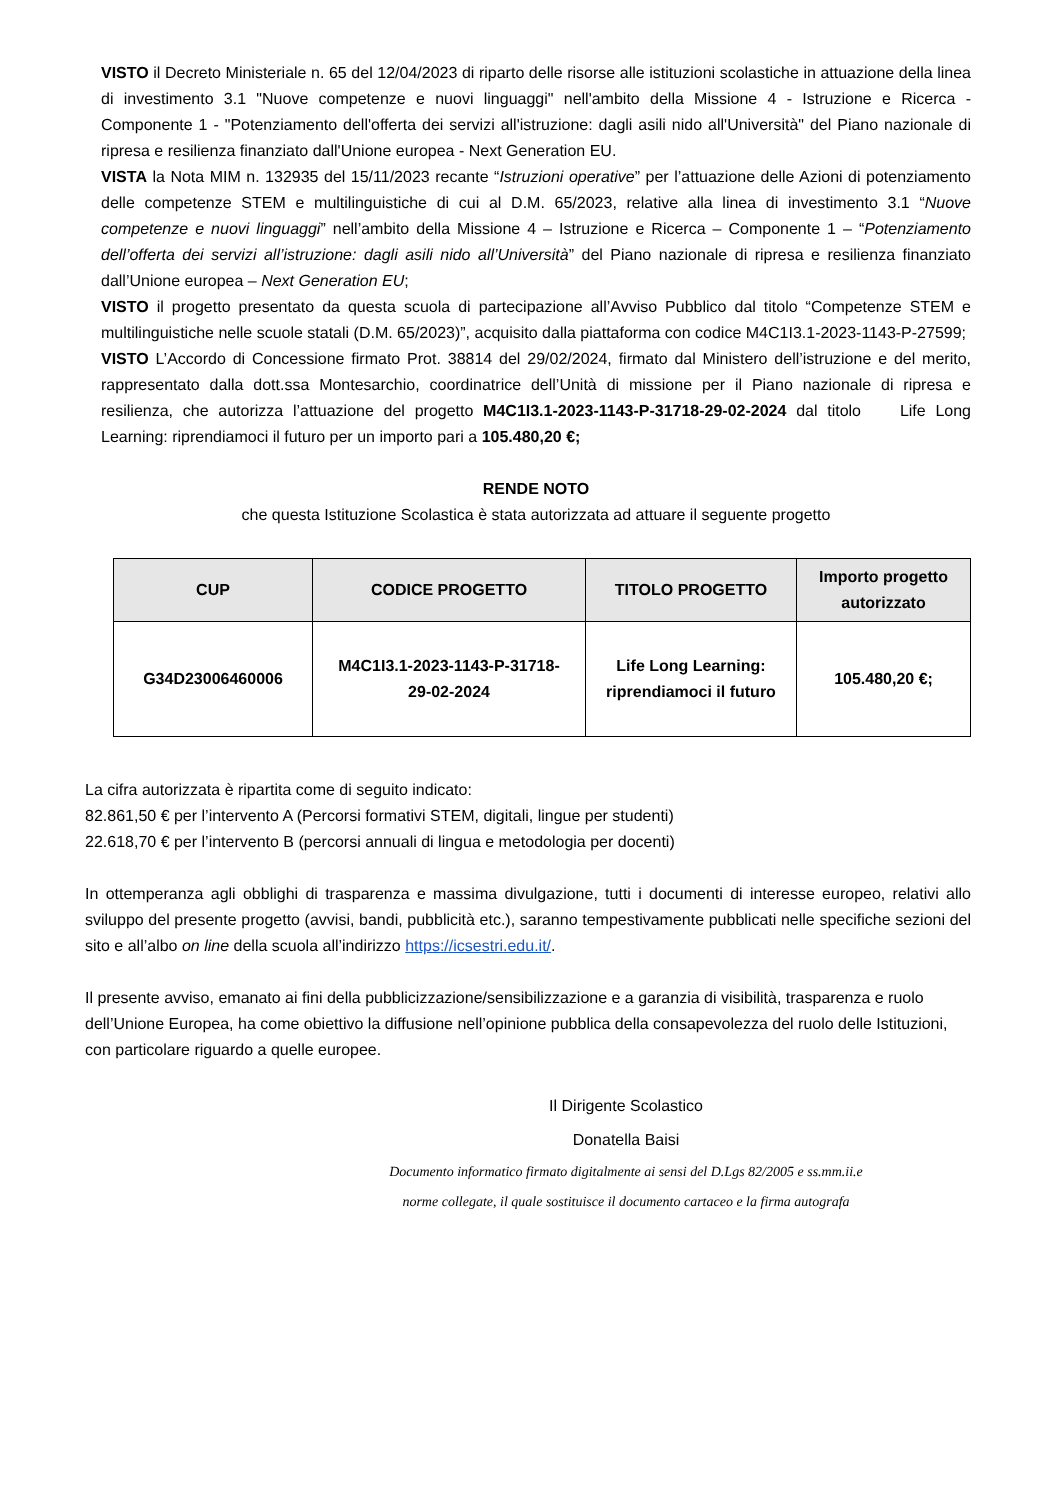VISTO il Decreto Ministeriale n. 65 del 12/04/2023 di riparto delle risorse alle istituzioni scolastiche in attuazione della linea di investimento 3.1 "Nuove competenze e nuovi linguaggi" nell'ambito della Missione 4 - Istruzione e Ricerca - Componente 1 - "Potenziamento dell'offerta dei servizi all'istruzione: dagli asili nido all'Università" del Piano nazionale di ripresa e resilienza finanziato dall'Unione europea - Next Generation EU.
VISTA la Nota MIM n. 132935 del 15/11/2023 recante “Istruzioni operative” per l’attuazione delle Azioni di potenziamento delle competenze STEM e multilinguistiche di cui al D.M. 65/2023, relative alla linea di investimento 3.1 “Nuove competenze e nuovi linguaggi” nell’ambito della Missione 4 – Istruzione e Ricerca – Componente 1 – “Potenziamento dell’offerta dei servizi all’istruzione: dagli asili nido all’Università” del Piano nazionale di ripresa e resilienza finanziato dall’Unione europea – Next Generation EU;
VISTO il progetto presentato da questa scuola di partecipazione all’Avviso Pubblico dal titolo “Competenze STEM e multilinguistiche nelle scuole statali (D.M. 65/2023)”, acquisito dalla piattaforma con codice M4C1I3.1-2023-1143-P-27599;
VISTO L’Accordo di Concessione firmato Prot. 38814 del 29/02/2024, firmato dal Ministero dell’istruzione e del merito, rappresentato dalla dott.ssa Montesarchio, coordinatrice dell’Unità di missione per il Piano nazionale di ripresa e resilienza, che autorizza l’attuazione del progetto M4C1I3.1-2023-1143-P-31718-29-02-2024 dal titolo Life Long Learning: riprendiamoci il futuro per un importo pari a 105.480,20 €;
RENDE NOTO
che questa Istituzione Scolastica è stata autorizzata ad attuare il seguente progetto
| CUP | CODICE PROGETTO | TITOLO PROGETTO | Importo progetto autorizzato |
| --- | --- | --- | --- |
| G34D23006460006 | M4C1I3.1-2023-1143-P-31718- 29-02-2024 | Life Long Learning: riprendiamoci il futuro | 105.480,20 €; |
La cifra autorizzata è ripartita come di seguito indicato:
82.861,50 € per l’intervento A (Percorsi formativi STEM, digitali, lingue per studenti)
22.618,70 € per l’intervento B (percorsi annuali di lingua e metodologia per docenti)
In ottemperanza agli obblighi di trasparenza e massima divulgazione, tutti i documenti di interesse europeo, relativi allo sviluppo del presente progetto (avvisi, bandi, pubblicità etc.), saranno tempestivamente pubblicati nelle specifiche sezioni del sito e all’albo on line della scuola all’indirizzo https://icsestri.edu.it/.
Il presente avviso, emanato ai fini della pubblicizzazione/sensibilizzazione e a garanzia di visibilità, trasparenza e ruolo dell’Unione Europea, ha come obiettivo la diffusione nell’opinione pubblica della consapevolezza del ruolo delle Istituzioni, con particolare riguardo a quelle europee.
Il Dirigente Scolastico
Donatella Baisi
Documento informatico firmato digitalmente ai sensi del D.Lgs 82/2005 e ss.mm.ii.e
norme collegate, il quale sostituisce il documento cartaceo e la firma autografa